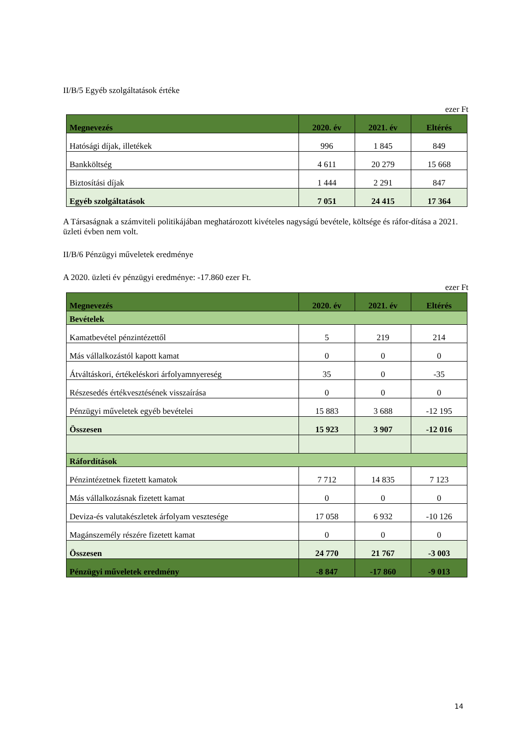II/B/5 Egyéb szolgáltatások értéke
ezer Ft
| Megnevezés | 2020. év | 2021. év | Eltérés |
| --- | --- | --- | --- |
| Hatósági díjak, illetékek | 996 | 1 845 | 849 |
| Bankköltség | 4 611 | 20 279 | 15 668 |
| Biztosítási díjak | 1 444 | 2 291 | 847 |
| Egyéb szolgáltatások | 7 051 | 24 415 | 17 364 |
A Társaságnak a számviteli politikájában meghatározott kivételes nagyságú bevétele, költsége és ráfor-dítása a 2021. üzleti évben nem volt.
II/B/6 Pénzügyi műveletek eredménye
A 2020. üzleti év pénzügyi eredménye: -17.860 ezer Ft.
ezer Ft
| Megnevezés | 2020. év | 2021. év | Eltérés |
| --- | --- | --- | --- |
| Bevételek | | | |
| Kamatbevétel pénzintézettől | 5 | 219 | 214 |
| Más vállalkozástól kapott kamat | 0 | 0 | 0 |
| Átváltáskori, értékeléskori árfolyamnyereség | 35 | 0 | -35 |
| Részesedés értékvesztésének visszaírása | 0 | 0 | 0 |
| Pénzügyi műveletek egyéb bevételei | 15 883 | 3 688 | -12 195 |
| Összesen | 15 923 | 3 907 | -12 016 |
| Ráfordítások | | | |
| Pénzintézetnek fizetett kamatok | 7 712 | 14 835 | 7 123 |
| Más vállalkozásnak fizetett kamat | 0 | 0 | 0 |
| Deviza-és valutakészletek árfolyam vesztesége | 17 058 | 6 932 | -10 126 |
| Magánszemély részére fizetett kamat | 0 | 0 | 0 |
| Összesen | 24 770 | 21 767 | -3 003 |
| Pénzügyi műveletek eredmény | -8 847 | -17 860 | -9 013 |
14